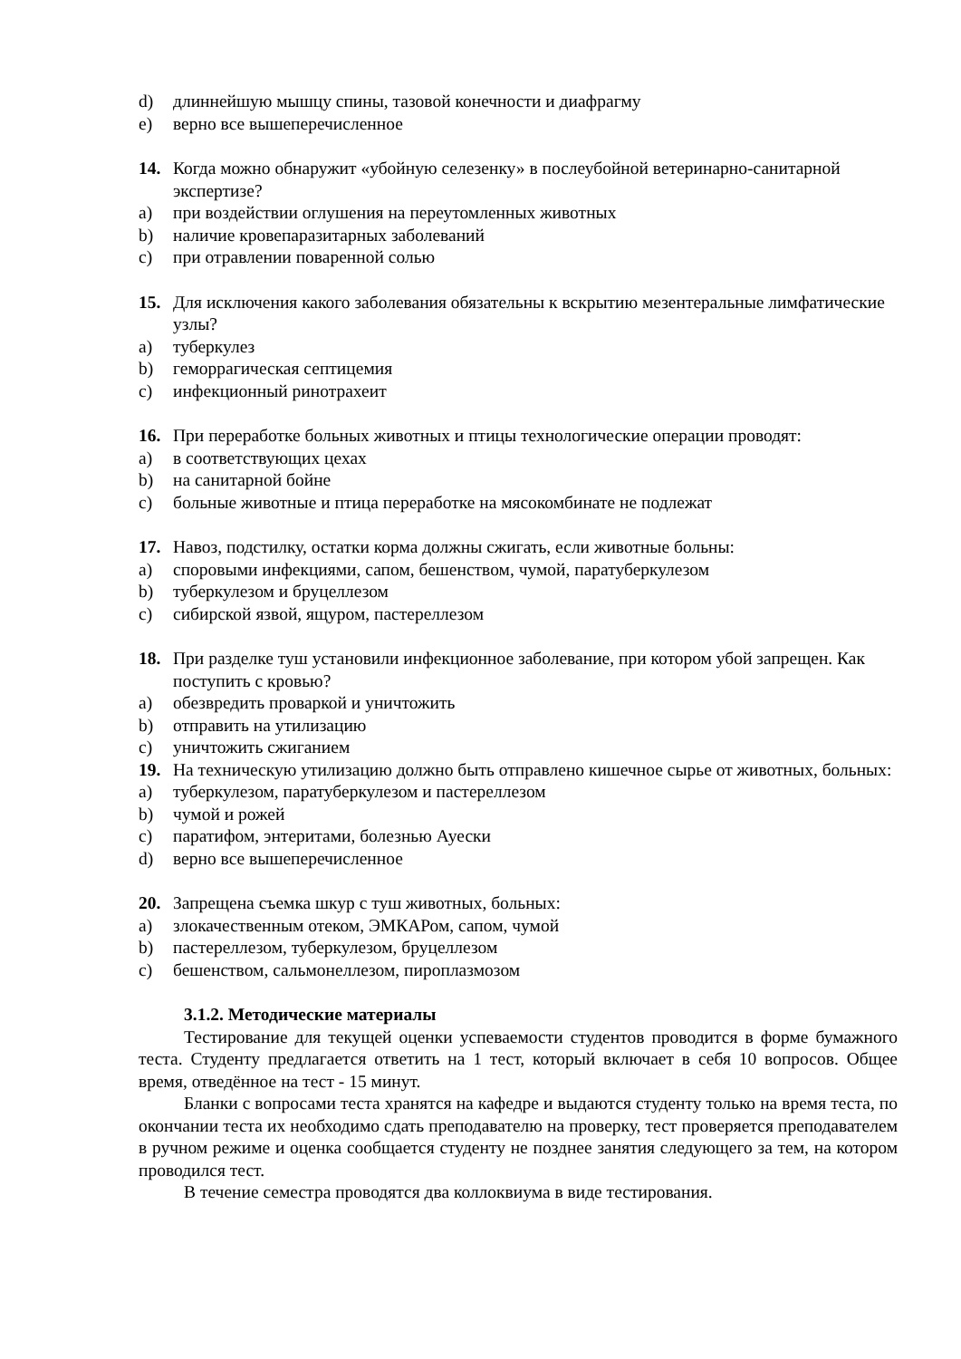d) длиннейшую мышцу спины, тазовой конечности и диафрагму
e) верно все вышеперечисленное
14. Когда можно обнаружит «убойную селезенку» в послеубойной ветеринарно-санитарной экспертизе?
a) при воздействии оглушения на переутомленных животных
b) наличие кровепаразитарных заболеваний
c) при отравлении поваренной солью
15. Для исключения какого заболевания обязательны к вскрытию мезентеральные лимфатические узлы?
a) туберкулез
b) геморрагическая септицемия
c) инфекционный ринотрахеит
16. При переработке больных животных и птицы технологические операции проводят:
a) в соответствующих цехах
b) на санитарной бойне
c) больные животные и птица переработке на мясокомбинате не подлежат
17. Навоз, подстилку, остатки корма должны сжигать, если животные больны:
a) споровыми инфекциями, сапом, бешенством, чумой, паратуберкулезом
b) туберкулезом и бруцеллезом
c) сибирской язвой, ящуром, пастереллезом
18. При разделке туш установили инфекционное заболевание, при котором убой запрещен. Как поступить с кровью?
a) обезвредить проваркой и уничтожить
b) отправить на утилизацию
c) уничтожить сжиганием
19. На техническую утилизацию должно быть отправлено кишечное сырье от животных, больных:
a) туберкулезом, паратуберкулезом и пастереллезом
b) чумой и рожей
c) паратифом, энтеритами, болезнью Ауески
d) верно все вышеперечисленное
20. Запрещена съемка шкур с туш животных, больных:
a) злокачественным отеком, ЭМКАРом, сапом, чумой
b) пастереллезом, туберкулезом, бруцеллезом
c) бешенством, сальмонеллезом, пироплазмозом
3.1.2. Методические материалы
Тестирование для текущей оценки успеваемости студентов проводится в форме бумажного теста. Студенту предлагается ответить на 1 тест, который включает в себя 10 вопросов. Общее время, отведённое на тест - 15 минут.
Бланки с вопросами теста хранятся на кафедре и выдаются студенту только на время теста, по окончании теста их необходимо сдать преподавателю на проверку, тест проверяется преподавателем в ручном режиме и оценка сообщается студенту не позднее занятия следующего за тем, на котором проводился тест.
В течение семестра проводятся два коллоквиума в виде тестирования.